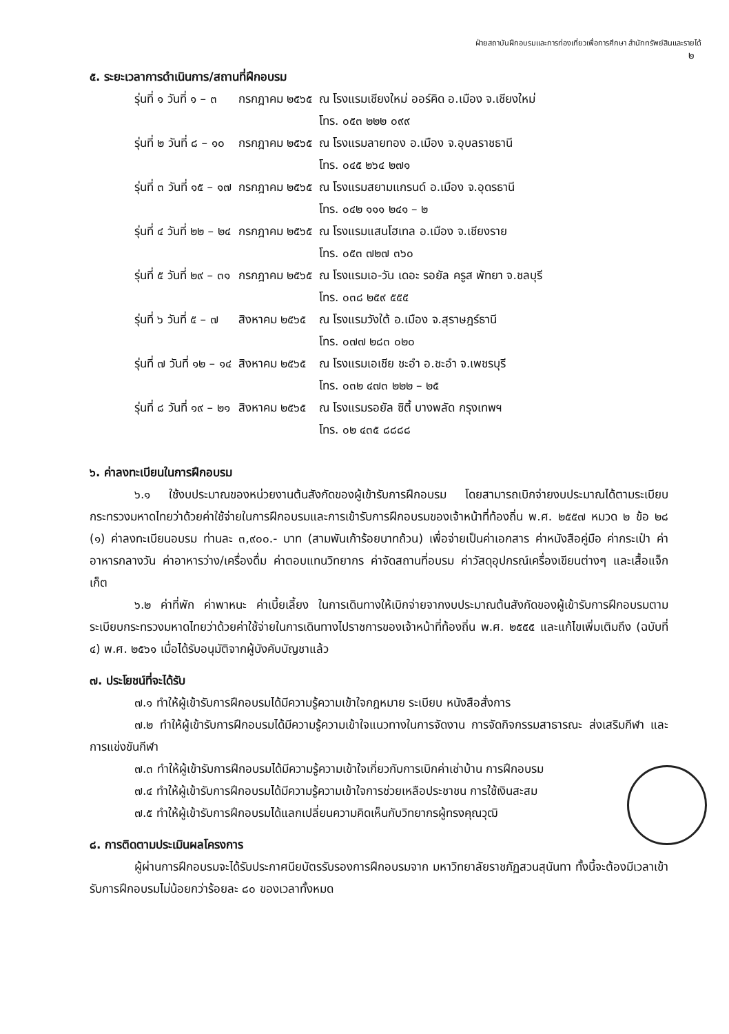ฝ่ายสถาบันฝึกอบรมและการท่องเที่ยวเพื่อการศึกษา สำนักทรัพย์สินและรายได้
๒
๕. ระยะเวลาการดำเนินการ/สถานที่ฝึกอบรม
| รุ่นที่ ๑ วันที่ ๑ – ๓ | กรกฎาคม ๒๕๖๕ | ณ โรงแรมเชียงใหม่ ออร์คิด อ.เมือง จ.เชียงใหม่ โทร. ๐๕๓ ๒๒๒ ๐๙๙ |
| รุ่นที่ ๒ วันที่ ๘ – ๑๐ | กรกฎาคม ๒๕๖๕ | ณ โรงแรมลายทอง อ.เมือง จ.อุบลราชธานี โทร. ๐๔๕ ๒๖๔ ๒๗๑ |
| รุ่นที่ ๓ วันที่ ๑๕ – ๑๗ | กรกฎาคม ๒๕๖๕ | ณ โรงแรมสยามแกรนด์ อ.เมือง จ.อุดรธานี โทร. ๐๔๒ ๑๑๑ ๒๔๑ – ๒ |
| รุ่นที่ ๔ วันที่ ๒๒ – ๒๔ | กรกฎาคม ๒๕๖๕ | ณ โรงแรมแสนโฮเทล อ.เมือง จ.เชียงราย โทร. ๐๕๓ ๗๒๗ ๓๖๐ |
| รุ่นที่ ๕ วันที่ ๒๙ – ๓๑ | กรกฎาคม ๒๕๖๕ | ณ โรงแรมเอ-วัน เดอะ รอยัล ครูส พัทยา จ.ชลบุรี โทร. ๐๓๘ ๒๕๙ ๕๕๕ |
| รุ่นที่ ๖ วันที่ ๕ – ๗ | สิงหาคม ๒๕๖๕ | ณ โรงแรมวังใต้ อ.เมือง จ.สุราษฎร์ธานี โทร. ๐๗๗ ๒๘๓ ๐๒๐ |
| รุ่นที่ ๗ วันที่ ๑๒ – ๑๔ | สิงหาคม ๒๕๖๕ | ณ โรงแรมเอเชีย ชะอำ อ.ชะอำ จ.เพชรบุรี โทร. ๐๓๒ ๔๗๓ ๒๒๒ – ๒๕ |
| รุ่นที่ ๘ วันที่ ๑๙ – ๒๑ | สิงหาคม ๒๕๖๕ | ณ โรงแรมรอยัล ซิตี้ บางพลัด กรุงเทพฯ โทร. ๐๒ ๔๓๕ ๘๘๘๘ |
๖. ค่าลงทะเบียนในการฝึกอบรม
๖.๑ ใช้งบประมาณของหน่วยงานต้นสังกัดของผู้เข้ารับการฝึกอบรม โดยสามารถเบิกจ่ายงบประมาณได้ตามระเบียบกระทรวงมหาดไทยว่าด้วยค่าใช้จ่ายในการฝึกอบรมและการเข้ารับการฝึกอบรมของเจ้าหน้าที่ท้องถิ่น พ.ศ. ๒๕๕๗ หมวด ๒ ข้อ ๒๘ (๑) ค่าลงทะเบียนอบรม ท่านละ ๓,๙๐๐.- บาท (สามพันเก้าร้อยบาทถ้วน) เพื่อจ่ายเป็นค่าเอกสาร ค่าหนังสือคู่มือ ค่ากระเป๋า ค่าอาหารกลางวัน ค่าอาหารว่าง/เครื่องดื่ม ค่าตอบแทนวิทยากร ค่าจัดสถานที่อบรม ค่าวัสดุอุปกรณ์เครื่องเขียนต่างๆ และเสื้อแจ็กเก็ต
๖.๒ ค่าที่พัก ค่าพาหนะ ค่าเบี้ยเลี้ยง ในการเดินทางให้เบิกจ่ายจากงบประมาณต้นสังกัดของผู้เข้ารับการฝึกอบรมตามระเบียบกระทรวงมหาดไทยว่าด้วยค่าใช้จ่ายในการเดินทางไปราชการของเจ้าหน้าที่ท้องถิ่น พ.ศ. ๒๕๕๕ และแก้ไขเพิ่มเติมถึง (ฉบับที่ ๔) พ.ศ. ๒๕๖๑ เมื่อได้รับอนุมัติจากผู้บังคับบัญชาแล้ว
๗. ประโยชน์ที่จะได้รับ
๗.๑ ทำให้ผู้เข้ารับการฝึกอบรมได้มีความรู้ความเข้าใจกฎหมาย ระเบียบ หนังสือสั่งการ
๗.๒ ทำให้ผู้เข้ารับการฝึกอบรมได้มีความรู้ความเข้าใจแนวทางในการจัดงาน การจัดกิจกรรมสาธารณะ ส่งเสริมกีฬา และการแข่งขันกีฬา
๗.๓ ทำให้ผู้เข้ารับการฝึกอบรมได้มีความรู้ความเข้าใจเกี่ยวกับการเบิกค่าเช่าบ้าน การฝึกอบรม
๗.๔ ทำให้ผู้เข้ารับการฝึกอบรมได้มีความรู้ความเข้าใจการช่วยเหลือประชาชน การใช้เงินสะสม
๗.๕ ทำให้ผู้เข้ารับการฝึกอบรมได้แลกเปลี่ยนความคิดเห็นกับวิทยากรผู้ทรงคุณวุฒิ
๘. การติดตามประเมินผลโครงการ
ผู้ผ่านการฝึกอบรมจะได้รับประกาศนียบัตรรับรองการฝึกอบรมจาก มหาวิทยาลัยราชภัฏสวนสุนันทา ทั้งนี้จะต้องมีเวลาเข้ารับการฝึกอบรมไม่น้อยกว่าร้อยละ ๘๐ ของเวลาทั้งหมด